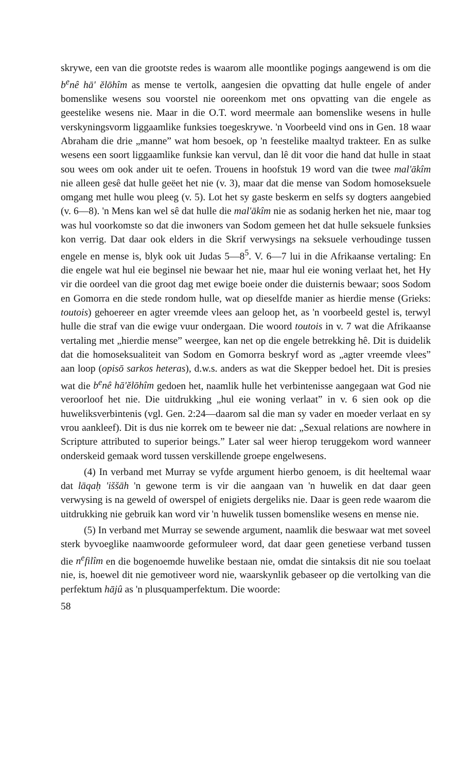skrywe, een van die grootste redes is waarom alle moontlike pogings aangewend is om die b<sup>e</sup>nê hā' ĕlōhîm as mense te vertolk, aangesien die opvatting dat hulle engele of ander bomenslike wesens sou voorstel nie ooreenkom met ons opvatting van die engele as geestelike wesens nie. Maar in die O.T. word meermale aan bomenslike wesens in hulle verskyningsvorm liggaamlike funksies toegeskrywe. 'n Voorbeeld vind ons in Gen. 18 waar Abraham die drie „manne” wat hom besoek, op 'n feestelike maaltyd trakteer. En as sulke wesens een soort liggaamlike funksie kan vervul, dan lê dit voor die hand dat hulle in staat sou wees om ook ander uit te oefen. Trouens in hoofstuk 19 word van die twee mal'ākîm nie alleen gesê dat hulle geëet het nie (v. 3), maar dat die mense van Sodom homoseksuele omgang met hulle wou pleeg (v. 5). Lot het sy gaste beskerm en selfs sy dogters aangebied (v. 6—8). 'n Mens kan wel sê dat hulle die mal'ākîm nie as sodanig herken het nie, maar tog was hul voorkomste so dat die inwoners van Sodom gemeen het dat hulle seksuele funksies kon verrig. Dat daar ook elders in die Skrif verwysings na seksuele verhoudinge tussen engele en mense is, blyk ook uit Judas 5—8<sup>5</sup>. V. 6—7 lui in die Afrikaanse vertaling: En die engele wat hul eie beginsel nie bewaar het nie, maar hul eie woning verlaat het, het Hy vir die oordeel van die groot dag met ewige boeie onder die duisternis bewaar; soos Sodom en Gomorra en die stede rondom hulle, wat op dieselfde manier as hierdie mense (Grieks: toutois) gehoereer en agter vreemde vlees aan geloop het, as 'n voorbeeld gestel is, terwyl hulle die straf van die ewige vuur ondergaan. Die woord toutois in v. 7 wat die Afrikaanse vertaling met „hierdie mense” weergee, kan net op die engele betrekking hê. Dit is duidelik dat die homoseksualiteit van Sodom en Gomorra beskryf word as „agter vreemde vlees” aan loop (opisō sarkos heteras), d.w.s. anders as wat die Skepper bedoel het. Dit is presies wat die b<sup>e</sup>nê hā'ĕlōhîm gedoen het, naamlik hulle het verbintenisse aangegaan wat God nie veroorloof het nie. Die uitdrukking „hul eie woning verlaat” in v. 6 sien ook op die huweliksverbintenis (vgl. Gen. 2:24—daarom sal die man sy vader en moeder verlaat en sy vrou aankleef). Dit is dus nie korrek om te beweer nie dat: „Sexual relations are nowhere in Scripture attributed to superior beings.” Later sal weer hierop teruggekom word wanneer onderskeid gemaak word tussen verskillende groepe engelwesens.
(4) In verband met Murray se vyfde argument hierbo genoem, is dit heeltemal waar dat lāqaḥ 'iššāh 'n gewone term is vir die aangaan van 'n huwelik en dat daar geen verwysing is na geweld of owerspel of enigiets dergeliks nie. Daar is geen rede waarom die uitdrukking nie gebruik kan word vir 'n huwelik tussen bomenslike wesens en mense nie.
(5) In verband met Murray se sewende argument, naamlik die beswaar wat met soveel sterk byvoeglike naamwoorde geformuleer word, dat daar geen genetiese verband tussen die n<sup>e</sup>filîm en die bogenoemde huwelike bestaan nie, omdat die sintaksis dit nie sou toelaat nie, is, hoewel dit nie gemotiveer word nie, waarskynlik gebaseer op die vertolking van die perfektum hājû as 'n plusquamperfektum. Die woorde:
58